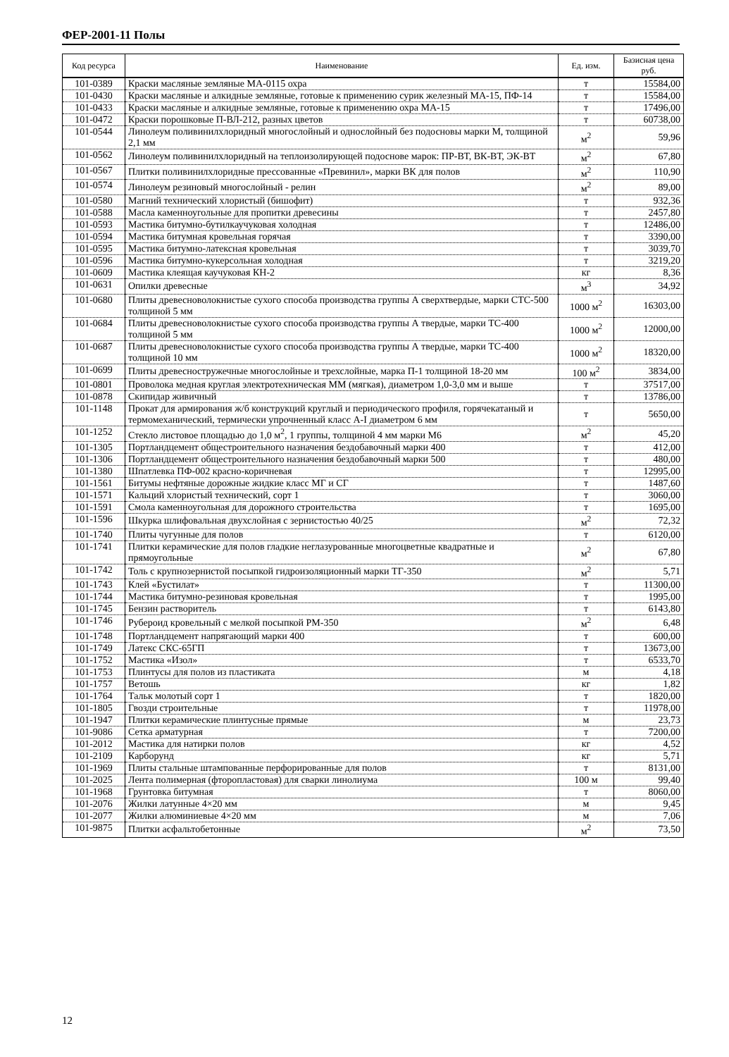ФЕР-2001-11 Полы
| Код ресурса | Наименование | Ед. изм. | Базисная цена руб. |
| --- | --- | --- | --- |
| 101-0389 | Краски масляные земляные МА-0115 охра | т | 15584,00 |
| 101-0430 | Краски масляные и алкидные земляные, готовые к применению сурик железный МА-15, ПФ-14 | т | 15584,00 |
| 101-0433 | Краски масляные и алкидные земляные, готовые к применению охра МА-15 | т | 17496,00 |
| 101-0472 | Краски порошковые П-ВЛ-212, разных цветов | т | 60738,00 |
| 101-0544 | Линолеум поливинилхлоридный многослойный и однослойный без подосновы марки М, толщиной 2,1 мм | м<sup>2</sup> | 59,96 |
| 101-0562 | Линолеум поливинилхлоридный на теплоизолирующей подоснове марок: ПР-ВТ, ВК-ВТ, ЭК-ВТ | м<sup>2</sup> | 67,80 |
| 101-0567 | Плитки поливинилхлоридные прессованные «Превинил», марки ВК для полов | м<sup>2</sup> | 110,90 |
| 101-0574 | Линолеум резиновый многослойный - релин | м<sup>2</sup> | 89,00 |
| 101-0580 | Магний технический хлористый (бишофит) | т | 932,36 |
| 101-0588 | Масла каменноугольные для пропитки древесины | т | 2457,80 |
| 101-0593 | Мастика битумно-бутилкаучуковая холодная | т | 12486,00 |
| 101-0594 | Мастика битумная кровельная горячая | т | 3390,00 |
| 101-0595 | Мастика битумно-латексная кровельная | т | 3039,70 |
| 101-0596 | Мастика битумно-кукерсольная холодная | т | 3219,20 |
| 101-0609 | Мастика клеящая каучуковая КН-2 | кг | 8,36 |
| 101-0631 | Опилки древесные | м<sup>3</sup> | 34,92 |
| 101-0680 | Плиты древесноволокнистые сухого способа производства группы А сверхтвердые, марки СТС-500 толщиной 5 мм | 1000 м<sup>2</sup> | 16303,00 |
| 101-0684 | Плиты древесноволокнистые сухого способа производства группы А твердые, марки ТС-400 толщиной 5 мм | 1000 м<sup>2</sup> | 12000,00 |
| 101-0687 | Плиты древесноволокнистые сухого способа производства группы А твердые, марки ТС-400 толщиной 10 мм | 1000 м<sup>2</sup> | 18320,00 |
| 101-0699 | Плиты древесностружечные многослойные и трехслойные, марка П-1 толщиной 18-20 мм | 100 м<sup>2</sup> | 3834,00 |
| 101-0801 | Проволока медная круглая электротехническая ММ (мягкая), диаметром 1,0-3,0 мм и выше | т | 37517,00 |
| 101-0878 | Скипидар живичный | т | 13786,00 |
| 101-1148 | Прокат для армирования ж/б конструкций круглый и периодического профиля, горячекатаный и термомеханический, термически упрочненный класс А-I диаметром 6 мм | т | 5650,00 |
| 101-1252 | Стекло листовое площадью до 1,0 м<sup>2</sup>, 1 группы, толщиной 4 мм марки М6 | м<sup>2</sup> | 45,20 |
| 101-1305 | Портландцемент общестроительного назначения бездобавочный марки 400 | т | 412,00 |
| 101-1306 | Портландцемент общестроительного назначения бездобавочный марки 500 | т | 480,00 |
| 101-1380 | Шпатлевка ПФ-002 красно-коричневая | т | 12995,00 |
| 101-1561 | Битумы нефтяные дорожные жидкие класс МГ и СГ | т | 1487,60 |
| 101-1571 | Кальций хлористый технический, сорт 1 | т | 3060,00 |
| 101-1591 | Смола каменноугольная для дорожного строительства | т | 1695,00 |
| 101-1596 | Шкурка шлифовальная двухслойная с зернистостью 40/25 | м<sup>2</sup> | 72,32 |
| 101-1740 | Плиты чугунные для полов | т | 6120,00 |
| 101-1741 | Плитки керамические для полов гладкие неглазурованные многоцветные квадратные и прямоугольные | м<sup>2</sup> | 67,80 |
| 101-1742 | Толь с крупнозернистой посыпкой гидроизоляционный марки ТГ-350 | м<sup>2</sup> | 5,71 |
| 101-1743 | Клей «Бустилат» | т | 11300,00 |
| 101-1744 | Мастика битумно-резиновая кровельная | т | 1995,00 |
| 101-1745 | Бензин растворитель | т | 6143,80 |
| 101-1746 | Рубероид кровельный с мелкой посыпкой РМ-350 | м<sup>2</sup> | 6,48 |
| 101-1748 | Портландцемент напрягающий марки 400 | т | 600,00 |
| 101-1749 | Латекс СКС-65ГП | т | 13673,00 |
| 101-1752 | Мастика «Изол» | т | 6533,70 |
| 101-1753 | Плинтусы для полов из пластиката | м | 4,18 |
| 101-1757 | Ветошь | кг | 1,82 |
| 101-1764 | Тальк молотый сорт 1 | т | 1820,00 |
| 101-1805 | Гвозди строительные | т | 11978,00 |
| 101-1947 | Плитки керамические плинтусные прямые | м | 23,73 |
| 101-9086 | Сетка арматурная | т | 7200,00 |
| 101-2012 | Мастика для натирки полов | кг | 4,52 |
| 101-2109 | Карборунд | кг | 5,71 |
| 101-1969 | Плиты стальные штампованные перфорированные для полов | т | 8131,00 |
| 101-2025 | Лента полимерная (фторопластовая) для сварки линолиума | 100 м | 99,40 |
| 101-1968 | Грунтовка битумная | т | 8060,00 |
| 101-2076 | Жилки латунные 4×20 мм | м | 9,45 |
| 101-2077 | Жилки алюминиевые 4×20 мм | м | 7,06 |
| 101-9875 | Плитки асфальтобетонные | м<sup>2</sup> | 73,50 |
12